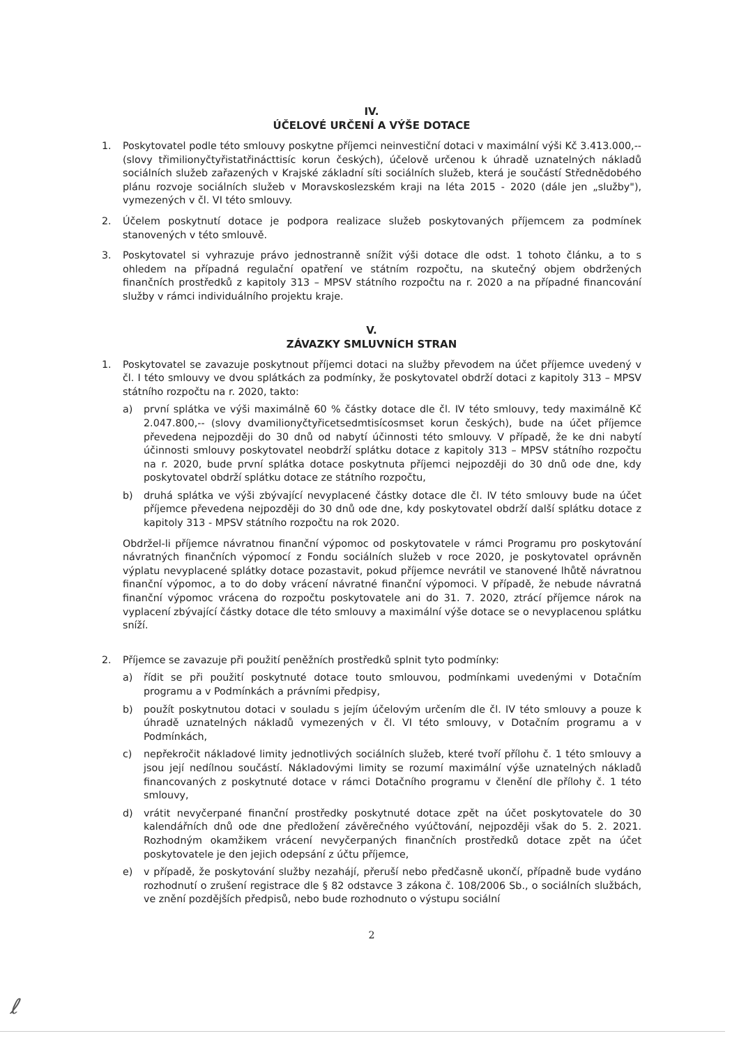IV.
ÚČELOVÉ URČENÍ A VÝŠE DOTACE
1. Poskytovatel podle této smlouvy poskytne příjemci neinvestiční dotaci v maximální výši Kč 3.413.000,-- (slovy třimilionyčtyřistatřinácttisíc korun českých), účelově určenou k úhradě uznatelných nákladů sociálních služeb zařazených v Krajské základní síti sociálních služeb, která je součástí Střednědobého plánu rozvoje sociálních služeb v Moravskoslezském kraji na léta 2015 - 2020 (dále jen „služby"), vymezených v čl. VI této smlouvy.
2. Účelem poskytnutí dotace je podpora realizace služeb poskytovaných příjemcem za podmínek stanovených v této smlouvě.
3. Poskytovatel si vyhrazuje právo jednostranně snížit výši dotace dle odst. 1 tohoto článku, a to s ohledem na případná regulační opatření ve státním rozpočtu, na skutečný objem obdržených finančních prostředků z kapitoly 313 – MPSV státního rozpočtu na r. 2020 a na případné financování služby v rámci individuálního projektu kraje.
V.
ZÁVAZKY SMLUVNÍCH STRAN
1. Poskytovatel se zavazuje poskytnout příjemci dotaci na služby převodem na účet příjemce uvedený v čl. I této smlouvy ve dvou splátkách za podmínky, že poskytovatel obdrží dotaci z kapitoly 313 – MPSV státního rozpočtu na r. 2020, takto:
a) první splátka ve výši maximálně 60 % částky dotace dle čl. IV této smlouvy, tedy maximálně Kč 2.047.800,-- (slovy dvamilionyčtyřicetsedmtisícosmset korun českých), bude na účet příjemce převedena nejpozději do 30 dnů od nabytí účinnosti této smlouvy. V případě, že ke dni nabytí účinnosti smlouvy poskytovatel neobdrží splátku dotace z kapitoly 313 – MPSV státního rozpočtu na r. 2020, bude první splátka dotace poskytnuta příjemci nejpozději do 30 dnů ode dne, kdy poskytovatel obdrží splátku dotace ze státního rozpočtu,
b) druhá splátka ve výši zbývající nevyplacené částky dotace dle čl. IV této smlouvy bude na účet příjemce převedena nejpozději do 30 dnů ode dne, kdy poskytovatel obdrží další splátku dotace z kapitoly 313 - MPSV státního rozpočtu na rok 2020.
Obdržel-li příjemce návratnou finanční výpomoc od poskytovatele v rámci Programu pro poskytování návratných finančních výpomocí z Fondu sociálních služeb v roce 2020, je poskytovatel oprávněn výplatu nevyplacené splátky dotace pozastavit, pokud příjemce nevrátil ve stanovené lhůtě návratnou finanční výpomoc, a to do doby vrácení návratné finanční výpomoci. V případě, že nebude návratná finanční výpomoc vrácena do rozpočtu poskytovatele ani do 31. 7. 2020, ztrácí příjemce nárok na vyplacení zbývající částky dotace dle této smlouvy a maximální výše dotace se o nevyplacenou splátku sníží.
2. Příjemce se zavazuje při použití peněžních prostředků splnit tyto podmínky:
a) řídit se při použití poskytnuté dotace touto smlouvou, podmínkami uvedenými v Dotačním programu a v Podmínkách a právními předpisy,
b) použít poskytnutou dotaci v souladu s jejím účelovým určením dle čl. IV této smlouvy a pouze k úhradě uznatelných nákladů vymezených v čl. VI této smlouvy, v Dotačním programu a v Podmínkách,
c) nepřekročit nákladové limity jednotlivých sociálních služeb, které tvoří přílohu č. 1 této smlouvy a jsou její nedílnou součástí. Nákladovými limity se rozumí maximální výše uznatelných nákladů financovaných z poskytnuté dotace v rámci Dotačního programu v členění dle přílohy č. 1 této smlouvy,
d) vrátit nevyčerpané finanční prostředky poskytnuté dotace zpět na účet poskytovatele do 30 kalendářních dnů ode dne předložení závěrečného vyúčtování, nejpozději však do 5. 2. 2021. Rozhodným okamžikem vrácení nevyčerpaných finančních prostředků dotace zpět na účet poskytovatele je den jejich odepsání z účtu příjemce,
e) v případě, že poskytování služby nezahájí, přeruší nebo předčasně ukončí, případně bude vydáno rozhodnutí o zrušení registrace dle § 82 odstavce 3 zákona č. 108/2006 Sb., o sociálních službách, ve znění pozdějších předpisů, nebo bude rozhodnuto o výstupu sociální
2
ℓ